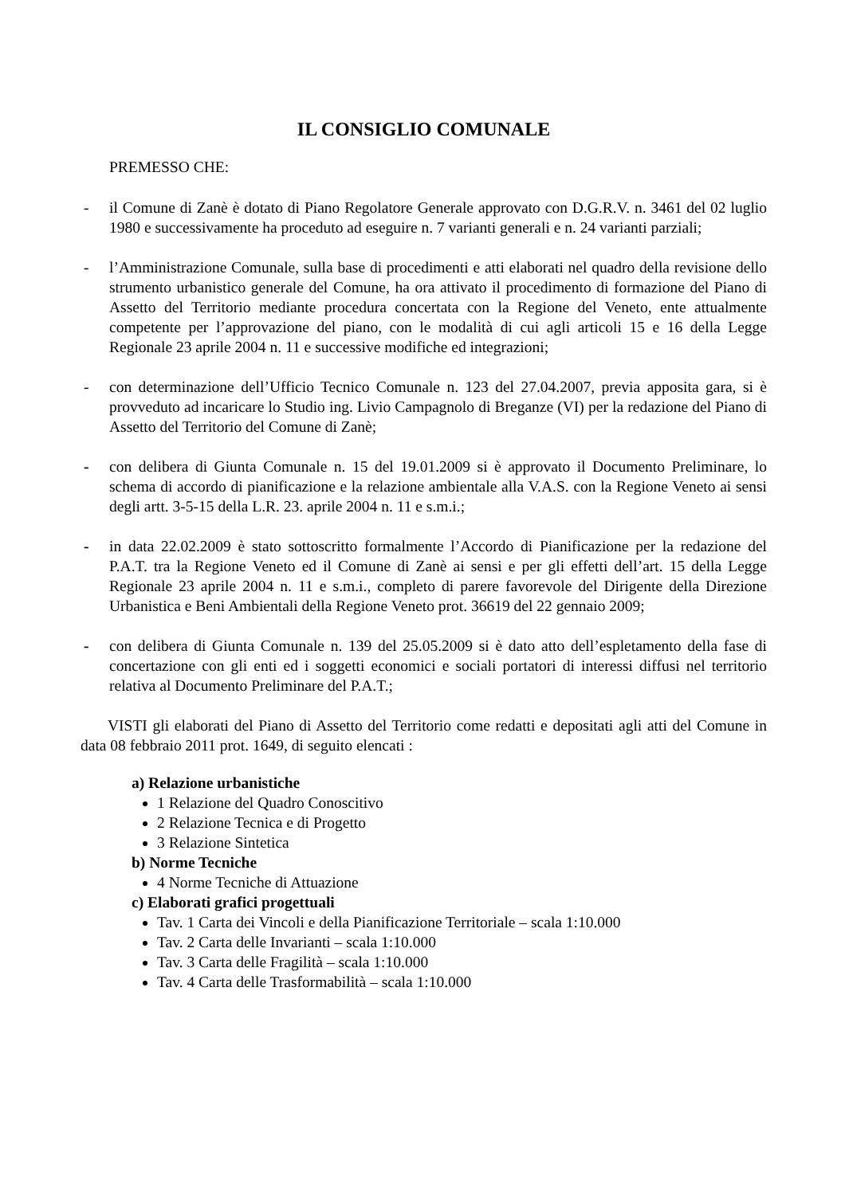IL CONSIGLIO COMUNALE
PREMESSO CHE:
- il Comune di Zanè è dotato di Piano Regolatore Generale approvato con D.G.R.V. n. 3461 del 02 luglio 1980 e successivamente ha proceduto ad eseguire n. 7 varianti generali e n. 24 varianti parziali;
- l’Amministrazione Comunale, sulla base di procedimenti e atti elaborati nel quadro della revisione dello strumento urbanistico generale del Comune, ha ora attivato il procedimento di formazione del Piano di Assetto del Territorio mediante procedura concertata con la Regione del Veneto, ente attualmente competente per l’approvazione del piano, con le modalità di cui agli articoli 15 e 16 della Legge Regionale 23 aprile 2004 n. 11 e successive modifiche ed integrazioni;
- con determinazione dell’Ufficio Tecnico Comunale n. 123 del 27.04.2007, previa apposita gara, si è provveduto ad incaricare lo Studio ing. Livio Campagnolo di Breganze (VI) per la redazione del Piano di Assetto del Territorio del Comune di Zanè;
- con delibera di Giunta Comunale n. 15 del 19.01.2009 si è approvato il Documento Preliminare, lo schema di accordo di pianificazione e la relazione ambientale alla V.A.S. con la Regione Veneto ai sensi degli artt. 3-5-15 della L.R. 23. aprile 2004 n. 11 e s.m.i.;
- in data 22.02.2009 è stato sottoscritto formalmente l’Accordo di Pianificazione per la redazione del P.A.T. tra la Regione Veneto ed il Comune di Zanè ai sensi e per gli effetti dell’art. 15 della Legge Regionale 23 aprile 2004 n. 11 e s.m.i., completo di parere favorevole del Dirigente della Direzione Urbanistica e Beni Ambientali della Regione Veneto prot. 36619 del 22 gennaio 2009;
- con delibera di Giunta Comunale n. 139 del 25.05.2009 si è dato atto dell’espletamento della fase di concertazione con gli enti ed i soggetti economici e sociali portatori di interessi diffusi nel territorio relativa al Documento Preliminare del P.A.T.;
VISTI gli elaborati del Piano di Assetto del Territorio come redatti e depositati agli atti del Comune in data 08 febbraio 2011 prot. 1649, di seguito elencati :
a) Relazione urbanistiche
1 Relazione del Quadro Conoscitivo
2 Relazione Tecnica e di Progetto
3 Relazione Sintetica
b) Norme Tecniche
4 Norme Tecniche di Attuazione
c) Elaborati grafici progettuali
Tav. 1 Carta dei Vincoli e della Pianificazione Territoriale – scala 1:10.000
Tav. 2 Carta delle Invarianti – scala 1:10.000
Tav. 3 Carta delle Fragilità – scala 1:10.000
Tav. 4 Carta delle Trasformabilità – scala 1:10.000